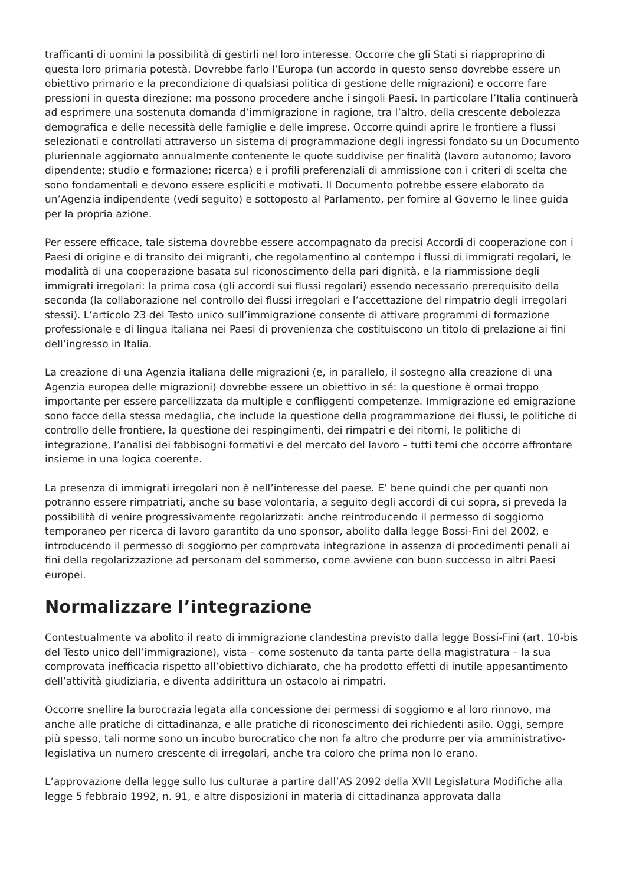trafficanti di uomini la possibilità di gestirli nel loro interesse. Occorre che gli Stati si riappropri­no di questa loro primaria potestà. Dovrebbe farlo l’Europa (un accordo in questo senso dovrebbe essere un obiettivo primario e la precondizione di qualsiasi politica di gestione delle migrazioni) e occorre fare pressioni in questa direzione: ma possono procedere anche i singoli Paesi. In particolare l’Italia continuerà ad esprimere una sostenuta domanda d’immigrazione in ragione, tra l’altro, della crescente debolezza demografica e delle necessità delle famiglie e delle imprese. Occorre quindi aprire le frontiere a flussi selezionati e controllati attraverso un sistema di programmazione degli ingressi fondato su un Documento pluriennale aggiornato annualmente contenente le quote suddivise per finalità (lavoro autonomo; lavoro dipendente; studio e formazione; ricerca) e i profili preferenziali di ammissione con i criteri di scelta che sono fondamentali e devono essere espliciti e motivati. Il Documento potrebbe essere elaborato da un’Agenzia indipendente (vedi seguito) e sottoposto al Parlamento, per fornire al Governo le linee guida per la propria azione.
Per essere efficace, tale sistema dovrebbe essere accompagnato da precisi Accordi di cooperazione con i Paesi di origine e di transito dei migranti, che regolamentino al contempo i flussi di immigrati regolari, le modalità di una cooperazione basata sul riconoscimento della pari dignità, e la riammissione degli immigrati irregolari: la prima cosa (gli accordi sui flussi regolari) essendo necessario prerequisito della seconda (la collaborazione nel controllo dei flussi irregolari e l’accettazione del rimpatrio degli irregolari stessi). L’articolo 23 del Testo unico sull’immigrazione consente di attivare programmi di formazione professionale e di lingua italiana nei Paesi di provenienza che costituiscono un titolo di prelazione ai fini dell’ingresso in Italia.
La creazione di una Agenzia italiana delle migrazioni (e, in parallelo, il sostegno alla creazione di una Agenzia europea delle migrazioni) dovrebbe essere un obiettivo in sé: la questione è ormai troppo importante per essere parcellizzata da multiple e confliggenti competenze. Immigrazione ed emigrazione sono facce della stessa medaglia, che include la questione della programmazione dei flussi, le politiche di controllo delle frontiere, la questione dei respingimenti, dei rimpatri e dei ritorni, le politiche di integrazione, l’analisi dei fabbisogni formativi e del mercato del lavoro – tutti temi che occorre affrontare insieme in una logica coerente.
La presenza di immigrati irregolari non è nell’interesse del paese. E’ bene quindi che per quanti non potranno essere rimpatriati, anche su base volontaria, a seguito degli accordi di cui sopra, si preveda la possibilità di venire progressivamente regolarizzati: anche reintroducendo il permesso di soggiorno temporaneo per ricerca di lavoro garantito da uno sponsor, abolito dalla legge Bossi-Fini del 2002, e introducendo il permesso di soggiorno per comprovata integrazione in assenza di procedimenti penali ai fini della regolarizzazione ad personam del sommerso, come avviene con buon successo in altri Paesi europei.
Normalizzare l’integrazione
Contestualmente va abolito il reato di immigrazione clandestina previsto dalla legge Bossi-Fini (art. 10-bis del Testo unico dell’immigrazione), vista – come sostenuto da tanta parte della magistratura – la sua comprovata inefficacia rispetto all’obiettivo dichiarato, che ha prodotto effetti di inutile appesantimento dell’attività giudiziaria, e diventa addirittura un ostacolo ai rimpatri.
Occorre snellire la burocrazia legata alla concessione dei permessi di soggiorno e al loro rinnovo, ma anche alle pratiche di cittadinanza, e alle pratiche di riconoscimento dei richiedenti asilo. Oggi, sempre più spesso, tali norme sono un incubo burocratico che non fa altro che produrre per via amministrativo-legislativa un numero crescente di irregolari, anche tra coloro che prima non lo erano.
L’approvazione della legge sullo Ius culturae a partire dall’AS 2092 della XVII Legislatura Modifiche alla legge 5 febbraio 1992, n. 91, e altre disposizioni in materia di cittadinanza approvata dalla